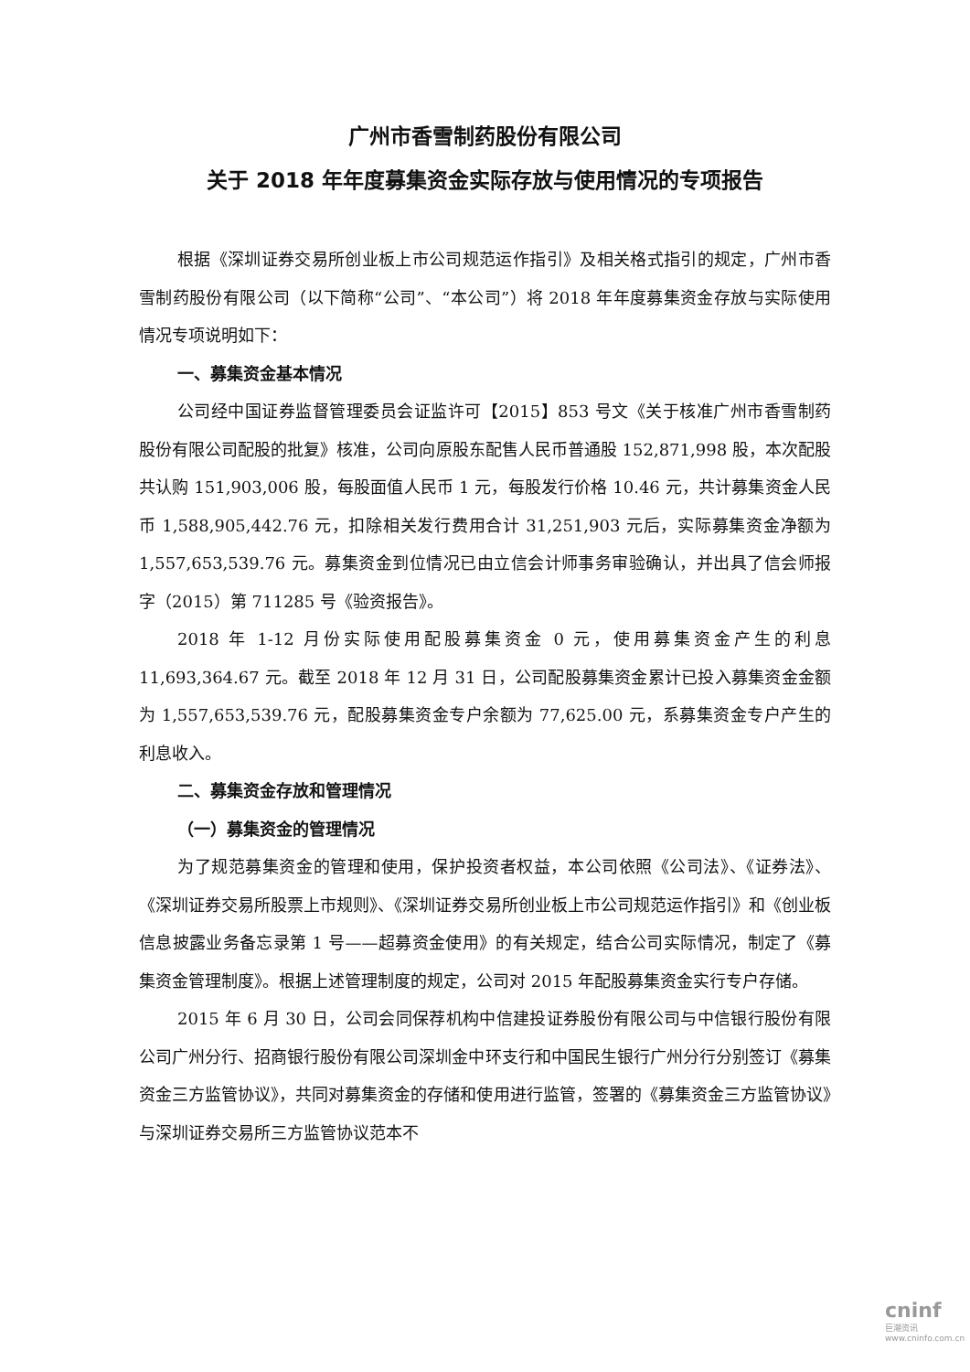广州市香雪制药股份有限公司
关于 2018 年年度募集资金实际存放与使用情况的专项报告
根据《深圳证券交易所创业板上市公司规范运作指引》及相关格式指引的规定，广州市香雪制药股份有限公司（以下简称“公司”、“本公司”）将 2018 年年度募集资金存放与实际使用情况专项说明如下：
一、募集资金基本情况
公司经中国证券监督管理委员会证监许可【2015】853 号文《关于核准广州市香雪制药股份有限公司配股的批复》核准，公司向原股东配售人民币普通股 152,871,998 股，本次配股共认购 151,903,006 股，每股面值人民币 1 元，每股发行价格 10.46 元，共计募集资金人民币 1,588,905,442.76 元，扣除相关发行费用合计 31,251,903 元后，实际募集资金净额为 1,557,653,539.76 元。募集资金到位情况已由立信会计师事务审验确认，并出具了信会师报字（2015）第 711285 号《验资报告》。
2018 年 1-12 月份实际使用配股募集资金 0 元，使用募集资金产生的利息 11,693,364.67 元。截至 2018 年 12 月 31 日，公司配股募集资金累计已投入募集资金金额为 1,557,653,539.76 元，配股募集资金专户余额为 77,625.00 元，系募集资金专户产生的利息收入。
二、募集资金存放和管理情况
（一）募集资金的管理情况
为了规范募集资金的管理和使用，保护投资者权益，本公司依照《公司法》、《证券法》、《深圳证券交易所股票上市规则》、《深圳证券交易所创业板上市公司规范运作指引》和《创业板信息披露业务备忘录第 1 号——超募资金使用》的有关规定，结合公司实际情况，制定了《募集资金管理制度》。根据上述管理制度的规定，公司对 2015 年配股募集资金实行专户存储。
2015 年 6 月 30 日，公司会同保荐机构中信建投证券股份有限公司与中信银行股份有限公司广州分行、招商银行股份有限公司深圳金中环支行和中国民生银行广州分行分别签订《募集资金三方监管协议》，共同对募集资金的存储和使用进行监管，签署的《募集资金三方监管协议》与深圳证券交易所三方监管协议范本不
cninf
巨潮资讯
www.cninfo.com.cn